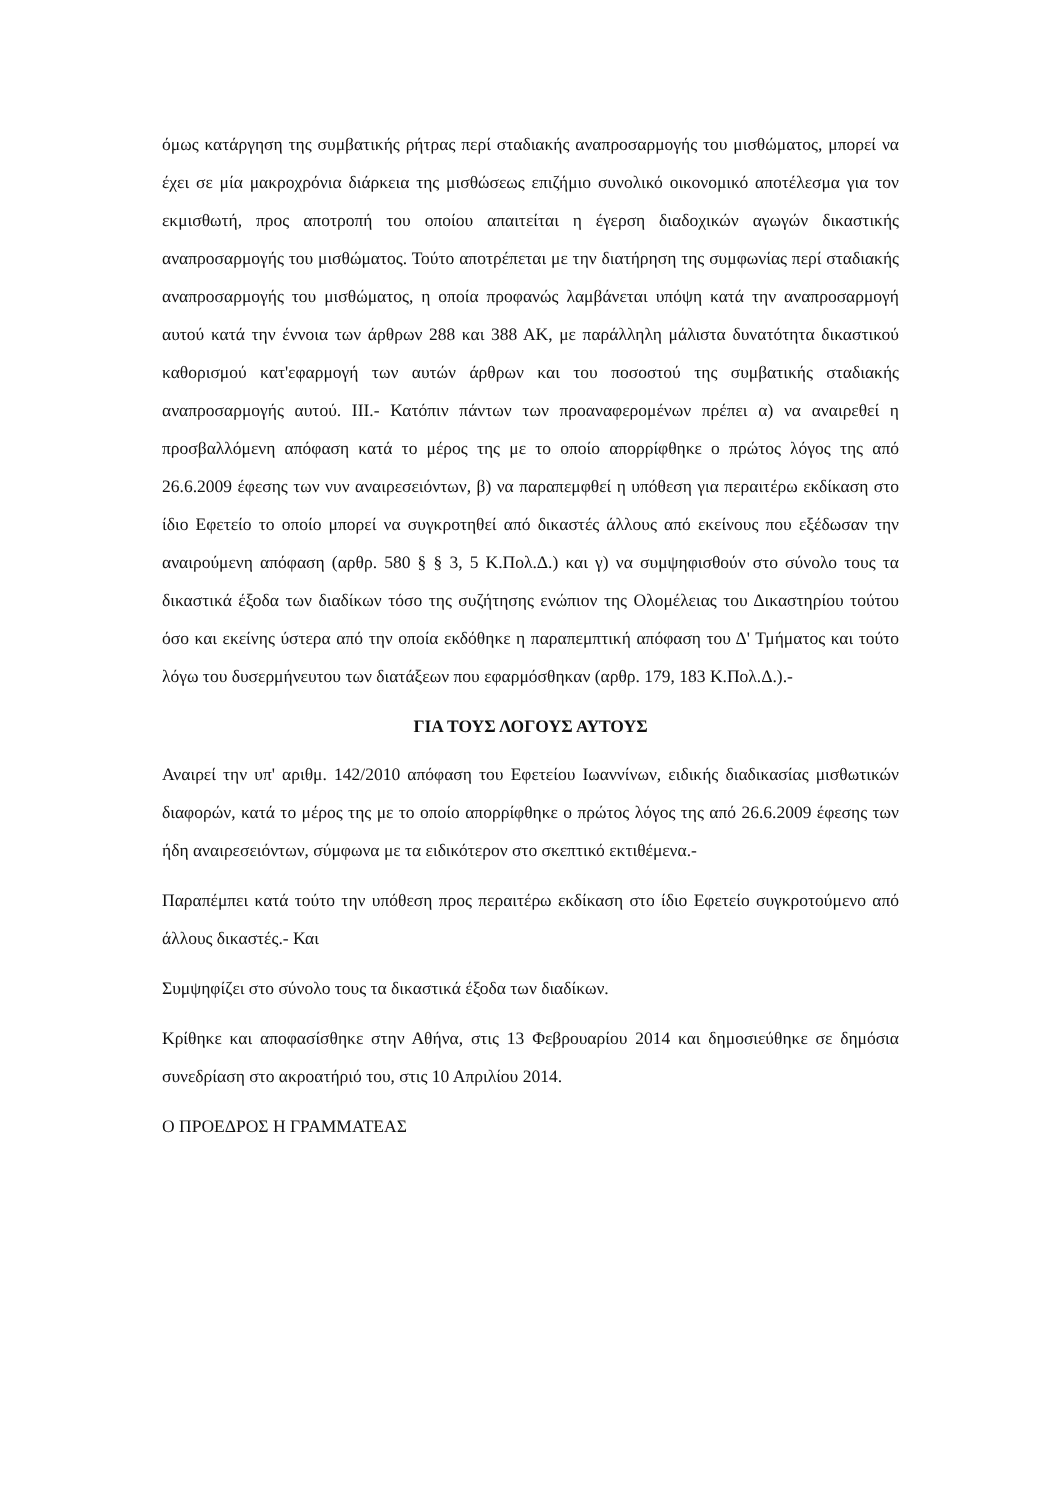όμως κατάργηση της συμβατικής ρήτρας περί σταδιακής αναπροσαρμογής του μισθώματος, μπορεί να έχει σε μία μακροχρόνια διάρκεια της μισθώσεως επιζήμιο συνολικό οικονομικό αποτέλεσμα για τον εκμισθωτή, προς αποτροπή του οποίου απαιτείται η έγερση διαδοχικών αγωγών δικαστικής αναπροσαρμογής του μισθώματος. Τούτο αποτρέπεται με την διατήρηση της συμφωνίας περί σταδιακής αναπροσαρμογής του μισθώματος, η οποία προφανώς λαμβάνεται υπόψη κατά την αναπροσαρμογή αυτού κατά την έννοια των άρθρων 288 και 388 ΑΚ, με παράλληλη μάλιστα δυνατότητα δικαστικού καθορισμού κατ'εφαρμογή των αυτών άρθρων και του ποσοστού της συμβατικής σταδιακής αναπροσαρμογής αυτού. ΙΙΙ.- Κατόπιν πάντων των προαναφερομένων πρέπει α) να αναιρεθεί η προσβαλλόμενη απόφαση κατά το μέρος της με το οποίο απορρίφθηκε ο πρώτος λόγος της από 26.6.2009 έφεσης των νυν αναιρεσειόντων, β) να παραπεμφθεί η υπόθεση για περαιτέρω εκδίκαση στο ίδιο Εφετείο το οποίο μπορεί να συγκροτηθεί από δικαστές άλλους από εκείνους που εξέδωσαν την αναιρούμενη απόφαση (αρθρ. 580 § § 3, 5 Κ.Πολ.Δ.) και γ) να συμψηφισθούν στο σύνολο τους τα δικαστικά έξοδα των διαδίκων τόσο της συζήτησης ενώπιον της Ολομέλειας του Δικαστηρίου τούτου όσο και εκείνης ύστερα από την οποία εκδόθηκε η παραπεμπτική απόφαση του Δ' Τμήματος και τούτο λόγω του δυσερμήνευτου των διατάξεων που εφαρμόσθηκαν (αρθρ. 179, 183 Κ.Πολ.Δ.).-
ΓΙΑ ΤΟΥΣ ΛΟΓΟΥΣ ΑΥΤΟΥΣ
Αναιρεί την υπ' αριθμ. 142/2010 απόφαση του Εφετείου Ιωαννίνων, ειδικής διαδικασίας μισθωτικών διαφορών, κατά το μέρος της με το οποίο απορρίφθηκε ο πρώτος λόγος της από 26.6.2009 έφεσης των ήδη αναιρεσειόντων, σύμφωνα με τα ειδικότερον στο σκεπτικό εκτιθέμενα.-
Παραπέμπει κατά τούτο την υπόθεση προς περαιτέρω εκδίκαση στο ίδιο Εφετείο συγκροτούμενο από άλλους δικαστές.- Και
Συμψηφίζει στο σύνολο τους τα δικαστικά έξοδα των διαδίκων.
Κρίθηκε και αποφασίσθηκε στην Αθήνα, στις 13 Φεβρουαρίου 2014 και δημοσιεύθηκε σε δημόσια συνεδρίαση στο ακροατήριό του, στις 10 Απριλίου 2014.
Ο ΠΡΟΕΔΡΟΣ Η ΓΡΑΜΜΑΤΕΑΣ